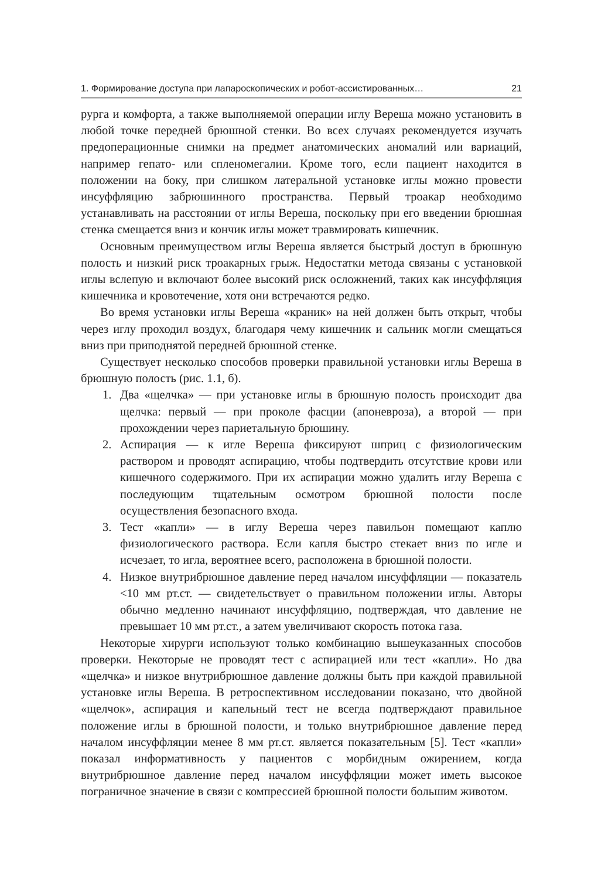1. Формирование доступа при лапароскопических и робот-ассистированных… 21
рурга и комфорта, а также выполняемой операции иглу Вереша можно установить в любой точке передней брюшной стенки. Во всех случаях рекомендуется изучать предоперационные снимки на предмет анатомических аномалий или вариаций, например гепато- или спленомегалии. Кроме того, если пациент находится в положении на боку, при слишком латеральной установке иглы можно провести инсуффляцию забрюшинного пространства. Первый троакар необходимо устанавливать на расстоянии от иглы Вереша, поскольку при его введении брюшная стенка смещается вниз и кончик иглы может травмировать кишечник.
Основным преимуществом иглы Вереша является быстрый доступ в брюшную полость и низкий риск троакарных грыж. Недостатки метода связаны с установкой иглы вслепую и включают более высокий риск осложнений, таких как инсуффляция кишечника и кровотечение, хотя они встречаются редко.
Во время установки иглы Вереша «краник» на ней должен быть открыт, чтобы через иглу проходил воздух, благодаря чему кишечник и сальник могли смещаться вниз при приподнятой передней брюшной стенке.
Существует несколько способов проверки правильной установки иглы Вереша в брюшную полость (рис. 1.1, б).
1. Два «щелчка» — при установке иглы в брюшную полость происходит два щелчка: первый — при проколе фасции (апоневроза), а второй — при прохождении через париетальную брюшину.
2. Аспирация — к игле Вереша фиксируют шприц с физиологическим раствором и проводят аспирацию, чтобы подтвердить отсутствие крови или кишечного содержимого. При их аспирации можно удалить иглу Вереша с последующим тщательным осмотром брюшной полости после осуществления безопасного входа.
3. Тест «капли» — в иглу Вереша через павильон помещают каплю физиологического раствора. Если капля быстро стекает вниз по игле и исчезает, то игла, вероятнее всего, расположена в брюшной полости.
4. Низкое внутрибрюшное давление перед началом инсуффляции — показатель <10 мм рт.ст. — свидетельствует о правильном положении иглы. Авторы обычно медленно начинают инсуффляцию, подтверждая, что давление не превышает 10 мм рт.ст., а затем увеличивают скорость потока газа.
Некоторые хирурги используют только комбинацию вышеуказанных способов проверки. Некоторые не проводят тест с аспирацией или тест «капли». Но два «щелчка» и низкое внутрибрюшное давление должны быть при каждой правильной установке иглы Вереша. В ретроспективном исследовании показано, что двойной «щелчок», аспирация и капельный тест не всегда подтверждают правильное положение иглы в брюшной полости, и только внутрибрюшное давление перед началом инсуффляции менее 8 мм рт.ст. является показательным [5]. Тест «капли» показал информативность у пациентов с морбидным ожирением, когда внутрибрюшное давление перед началом инсуффляции может иметь высокое пограничное значение в связи с компрессией брюшной полости большим животом.